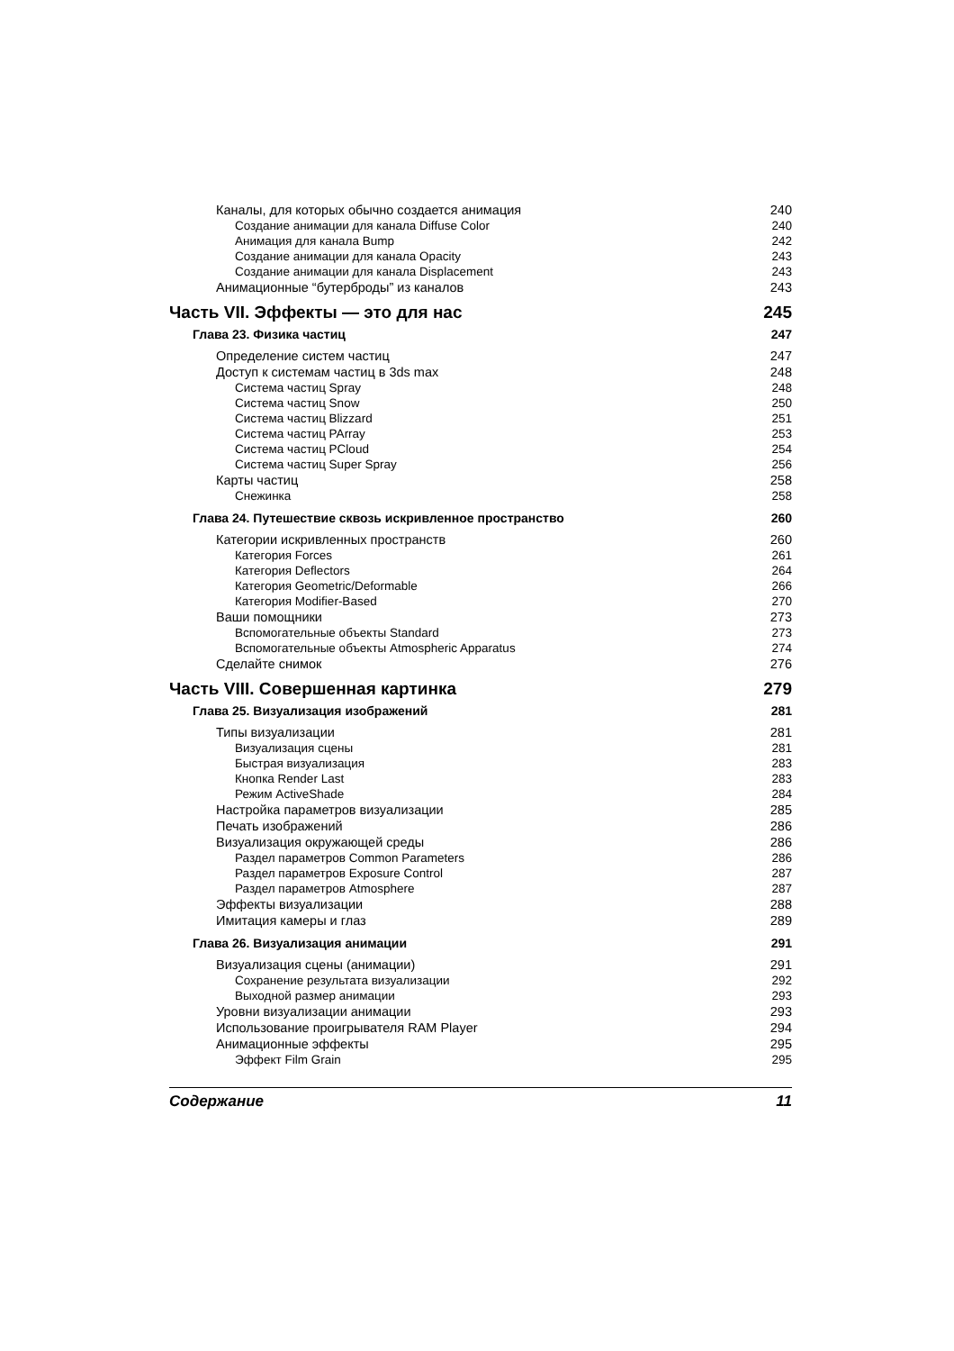Каналы, для которых обычно создается анимация 240
Создание анимации для канала Diffuse Color 240
Анимация для канала Bump 242
Создание анимации для канала Opacity 243
Создание анимации для канала Displacement 243
Анимационные “бутерброды” из каналов 243
Часть VII. Эффекты — это для нас 245
Глава 23. Физика частиц 247
Определение систем частиц 247
Доступ к системам частиц в 3ds max 248
Система частиц Spray 248
Система частиц Snow 250
Система частиц Blizzard 251
Система частиц PArray 253
Система частиц PCloud 254
Система частиц Super Spray 256
Карты частиц 258
Снежинка 258
Глава 24. Путешествие сквозь искривленное пространство 260
Категории искривленных пространств 260
Категория Forces 261
Категория Deflectors 264
Категория Geometric/Deformable 266
Категория Modifier-Based 270
Ваши помощники 273
Вспомогательные объекты Standard 273
Вспомогательные объекты Atmospheric Apparatus 274
Сделайте снимок 276
Часть VIII. Совершенная картинка 279
Глава 25. Визуализация изображений 281
Типы визуализации 281
Визуализация сцены 281
Быстрая визуализация 283
Кнопка Render Last 283
Режим ActiveShade 284
Настройка параметров визуализации 285
Печать изображений 286
Визуализация окружающей среды 286
Раздел параметров Common Parameters 286
Раздел параметров Exposure Control 287
Раздел параметров Atmosphere 287
Эффекты визуализации 288
Имитация камеры и глаз 289
Глава 26. Визуализация анимации 291
Визуализация сцены (анимации) 291
Сохранение результата визуализации 292
Выходной размер анимации 293
Уровни визуализации анимации 293
Использование проигрывателя RAM Player 294
Анимационные эффекты 295
Эффект Film Grain 295
Содержание 11